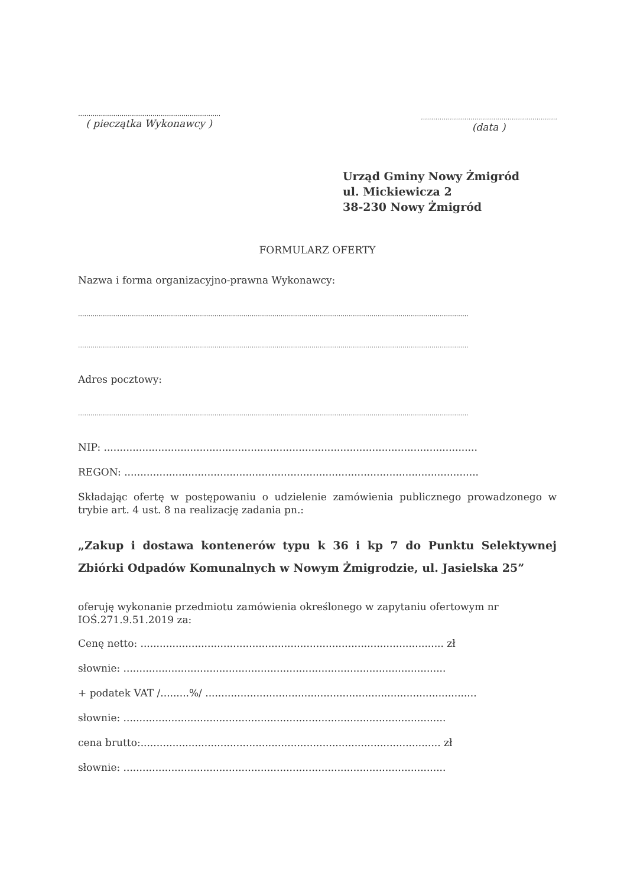.............................................................................
( pieczątka Wykonawcy )
..........................................................................
(data )
Urząd Gminy Nowy Żmigród
ul. Mickiewicza 2
38-230 Nowy Żmigród
FORMULARZ OFERTY
Nazwa i forma organizacyjno-prawna Wykonawcy:
..................................................................................................................................................................................................................
..................................................................................................................................................................................................................
Adres pocztowy:
..................................................................................................................................................................................................................
NIP: .....................................................................................................................
REGON: ...............................................................................................................
Składając ofertę w postępowaniu o udzielenie zamówienia publicznego prowadzonego w trybie art. 4 ust. 8 na realizację zadania pn.:
„Zakup i dostawa kontenerów typu k 36 i kp 7 do Punktu Selektywnej Zbiórki Odpadów Komunalnych w Nowym Żmigrodzie, ul. Jasielska 25”
oferuję wykonanie przedmiotu zamówienia określonego w zapytaniu ofertowym nr IOŚ.271.9.51.2019 za:
Cenę netto: ............................................................................................... zł
słownie: .....................................................................................................
+ podatek VAT /.........%/ .....................................................................................
słownie: .....................................................................................................
cena brutto:.............................................................................................. zł
słownie: .....................................................................................................